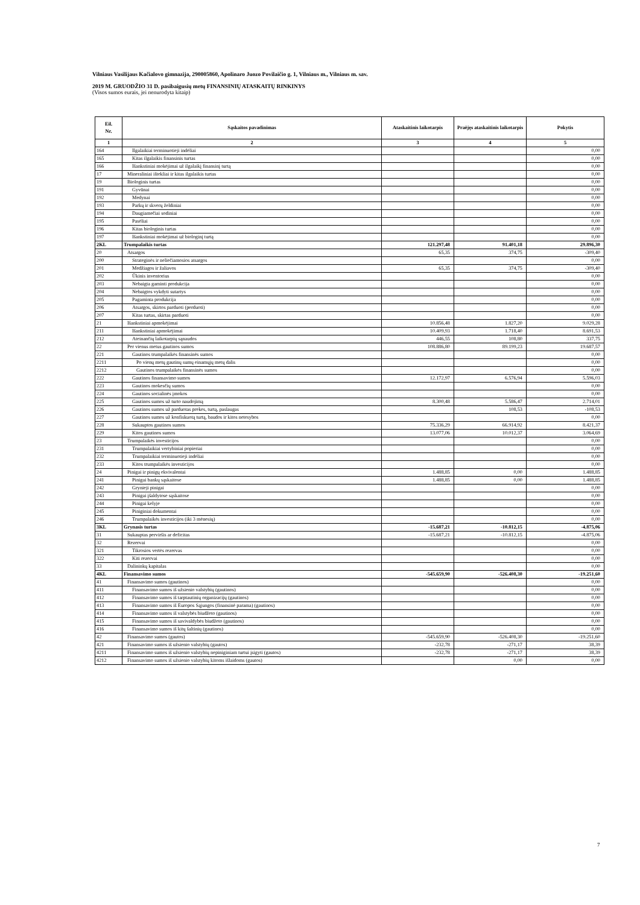Vilniaus Vasilijaus Kačialovo gimnazija, 290005860, Apolinaro Juozo Povilaičio g. 1, Vilniaus m., Vilniaus m. sav.
2019 M. GRUODŽIO 31 D. pasibaigusių metų FINANSINIŲ ATASKAITŲ RINKINYS
(Visos sumos eurais, jei nenurodyta kitaip)
| Eil. Nr. | Sąskaitos pavadinimas | Ataskaitinis laikotarpis | Praėjęs ataskaitinis laikotarpis | Pokytis |
| --- | --- | --- | --- | --- |
| 1 | 2 | 3 | 4 | 5 |
| 164 | Ilgalaikiai terminuotieji indėliai | | | 0,00 |
| 165 | Kitas ilgalaikis finansinis turtas | | | 0,00 |
| 166 | Išankstiniai mokėjimai už ilgalaikį finansinį turtą | | | 0,00 |
| 17 | Mineraliniai ištekliai ir kitas ilgalaikis turtas | | | 0,00 |
| 19 | Biologinis turtas | | | 0,00 |
| 191 | Gyvūnai | | | 0,00 |
| 192 | Medynai | | | 0,00 |
| 193 | Parkų ir skverų želdiniai | | | 0,00 |
| 194 | Daugiamečiai sodiniai | | | 0,00 |
| 195 | Pasėliai | | | 0,00 |
| 196 | Kitas biologinis turtas | | | 0,00 |
| 197 | Išankstiniai mokėjimai už biologinį turtą | | | 0,00 |
| 2KL | Trumpalaikis turtas | 121.297,48 | 91.401,18 | 29.896,30 |
| 20 | Atsargos | 65,35 | 374,75 | -309,40 |
| 200 | Strateginės ir neliečiamosios atsargos | | | 0,00 |
| 201 | Medžiagos ir žaliavos | 65,35 | 374,75 | -309,40 |
| 202 | Ūkinis inventorius | | | 0,00 |
| 203 | Nebaigta gaminti produkcija | | | 0,00 |
| 204 | Nebaigtos vykdyti sutartys | | | 0,00 |
| 205 | Pagaminta produkcija | | | 0,00 |
| 206 | Atsargos, skirtos parduoti (perduoti) | | | 0,00 |
| 207 | Kitas turtas, skirtas parduoti | | | 0,00 |
| 21 | Išankstiniai apmokėjimai | 10.856,48 | 1.827,20 | 9.029,28 |
| 211 | Išankstiniai apmokėjimai | 10.409,93 | 1.718,40 | 8.691,53 |
| 212 | Ateinančių laikotarpių sąnaudos | 446,55 | 108,80 | 337,75 |
| 22 | Per vienus metus gautinos sumos | 108.886,80 | 89.199,23 | 19.687,57 |
| 221 | Gautinos trumpalaikės finansinės sumos | | | 0,00 |
| 2211 | Po vienų metų gautinų sumų einamųjų metų dalis | | | 0,00 |
| 2212 | Gautinos trumpalaikės finansinės sumos | | | 0,00 |
| 222 | Gautinos finansavimo sumos | 12.172,97 | 6.576,94 | 5.596,03 |
| 223 | Gautinos mokesčių sumos | | | 0,00 |
| 224 | Gautinos socialinės įmokos | | | 0,00 |
| 225 | Gautinos sumos už turto naudojimą | 8.300,48 | 5.586,47 | 2.714,01 |
| 226 | Gautinos sumos už parduotas prekes, turtą, paslaugas | | 108,53 | -108,53 |
| 227 | Gautinos sumos už konfiskuotą turtą, baudos ir kitos netesybos | | | 0,00 |
| 228 | Sukauptos gautinos sumos | 75.336,29 | 66.914,92 | 8.421,37 |
| 229 | Kitos gautinos sumos | 13.077,06 | 10.012,37 | 3.064,69 |
| 23 | Trumpalaikės investicijos | | | 0,00 |
| 231 | Trumpalaikiai vertybiniai popieriai | | | 0,00 |
| 232 | Trumpalaikiai terminuotieji indėliai | | | 0,00 |
| 233 | Kitos trumpalaikės investicijos | | | 0,00 |
| 24 | Pinigai ir pinigų ekvivalentai | 1.488,85 | 0,00 | 1.488,85 |
| 241 | Pinigai bankų sąskaitose | 1.488,85 | 0,00 | 1.488,85 |
| 242 | Grynieji pinigai | | | 0,00 |
| 243 | Pinigai įšaldytose sąskaitose | | | 0,00 |
| 244 | Pinigai kelyje | | | 0,00 |
| 245 | Piniginiai dokumentai | | | 0,00 |
| 246 | Trumpalaikės investicijos (iki 3 mėnesių) | | | 0,00 |
| 3KL | Grynasis turtas | -15.687,21 | -10.812,15 | -4.875,06 |
| 31 | Sukauptas perviršis ar deficitas | -15.687,21 | -10.812,15 | -4.875,06 |
| 32 | Rezervai | | | 0,00 |
| 321 | Tikrosios vertės rezervas | | | 0,00 |
| 322 | Kiti rezervai | | | 0,00 |
| 33 | Dalininkų kapitalas | | | 0,00 |
| 4KL | Finansavimo sumos | -545.659,90 | -526.408,30 | -19.251,60 |
| 41 | Finansavimo sumos (gautinos) | | | 0,00 |
| 411 | Finansavimo sumos iš užsienio valstybių (gautinos) | | | 0,00 |
| 412 | Finansavimo sumos iš tarptautinių organizacijų (gautinos) | | | 0,00 |
| 413 | Finansavimo sumos iš Europos Sąjungos (finansinė parama) (gautinos) | | | 0,00 |
| 414 | Finansavimo sumos iš valstybės biudžeto (gautinos) | | | 0,00 |
| 415 | Finansavimo sumos iš savivaldybės biudžeto (gautinos) | | | 0,00 |
| 416 | Finansavimo sumos iš kitų šaltinių (gautinos) | | | 0,00 |
| 42 | Finansavimo sumos (gautos) | -545.659,90 | -526.408,30 | -19.251,60 |
| 421 | Finansavimo sumos iš užsienio valstybių (gautos) | -232,78 | -271,17 | 38,39 |
| 4211 | Finansavimo sumos iš užsienio valstybių nepiniginiam turtui įsigyti (gautos) | -232,78 | -271,17 | 38,39 |
| 4212 | Finansavimo sumos iš užsienio valstybių kitoms išlaidoms (gautos) | | 0,00 | 0,00 |
7